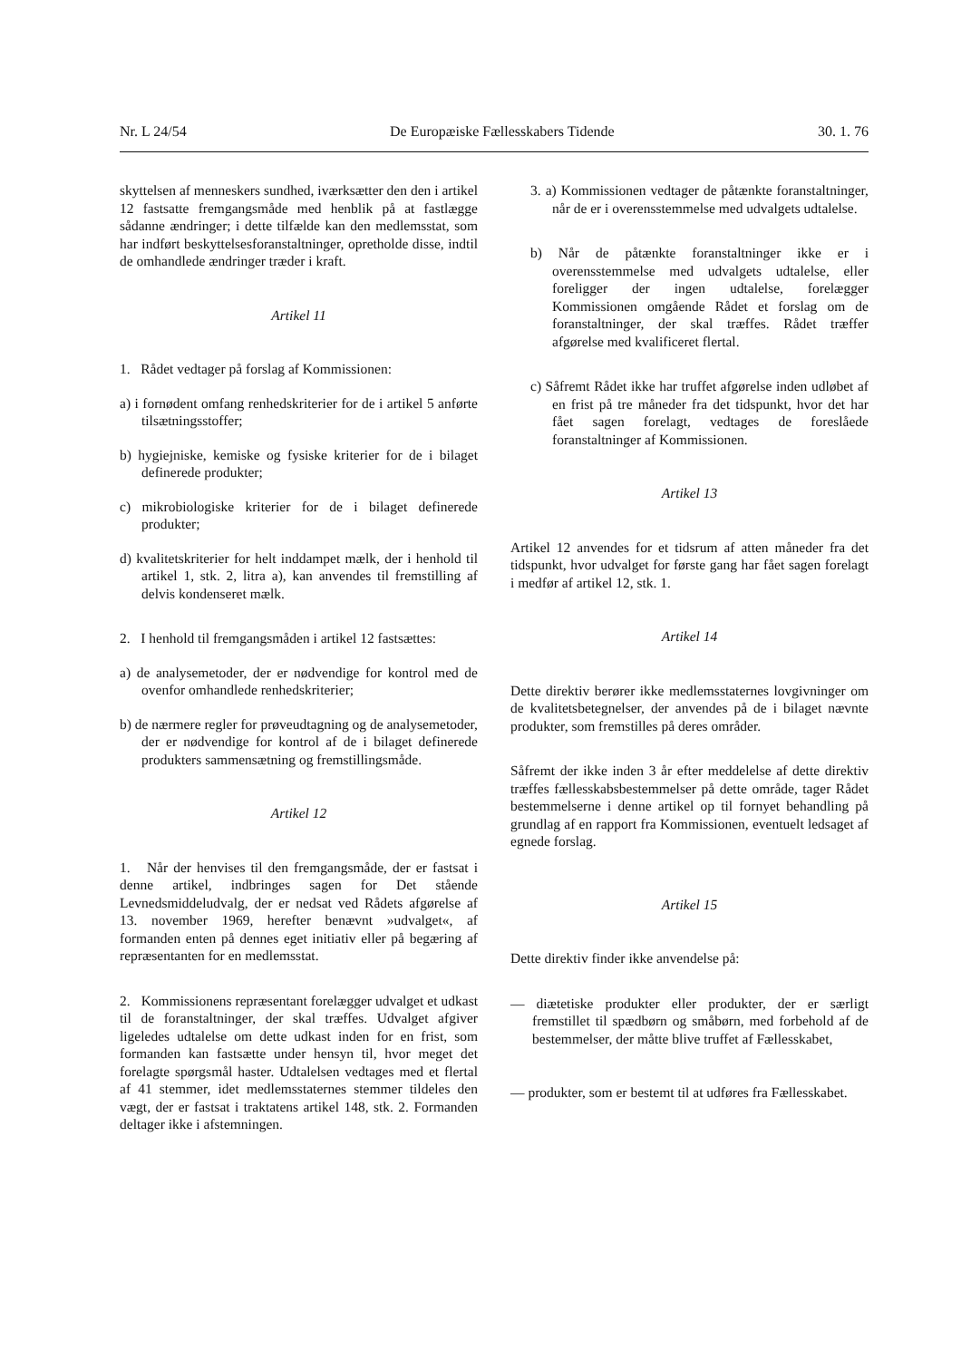Nr. L 24/54 De Europæiske Fællesskabers Tidende 30. 1. 76
skyttelsen af menneskers sundhed, iværksætter den den i artikel 12 fastsatte fremgangsmåde med henblik på at fastlægge sådanne ændringer; i dette tilfælde kan den medlemsstat, som har indført beskyttelsesforanstaltninger, opretholde disse, indtil de omhandlede ændringer træder i kraft.
Artikel 11
1. Rådet vedtager på forslag af Kommissionen:
a) i fornødent omfang renhedskriterier for de i artikel 5 anførte tilsætningsstoffer;
b) hygiejniske, kemiske og fysiske kriterier for de i bilaget definerede produkter;
c) mikrobiologiske kriterier for de i bilaget definerede produkter;
d) kvalitetskriterier for helt inddampet mælk, der i henhold til artikel 1, stk. 2, litra a), kan anvendes til fremstilling af delvis kondenseret mælk.
2. I henhold til fremgangsmåden i artikel 12 fastsættes:
a) de analysemetoder, der er nødvendige for kontrol med de ovenfor omhandlede renhedskriterier;
b) de nærmere regler for prøveudtagning og de analysemetoder, der er nødvendige for kontrol af de i bilaget definerede produkters sammensætning og fremstillingsmåde.
Artikel 12
1. Når der henvises til den fremgangsmåde, der er fastsat i denne artikel, indbringes sagen for Det stående Levnedsmiddeludvalg, der er nedsat ved Rådets afgørelse af 13. november 1969, herefter benævnt »udvalget«, af formanden enten på dennes eget initiativ eller på begæring af repræsentanten for en medlemsstat.
2. Kommissionens repræsentant forelægger udvalget et udkast til de foranstaltninger, der skal træffes. Udvalget afgiver ligeledes udtalelse om dette udkast inden for en frist, som formanden kan fastsætte under hensyn til, hvor meget det forelagte spørgsmål haster. Udtalelsen vedtages med et flertal af 41 stemmer, idet medlemsstaternes stemmer tildeles den vægt, der er fastsat i traktatens artikel 148, stk. 2. Formanden deltager ikke i afstemningen.
3. a) Kommissionen vedtager de påtænkte foranstaltninger, når de er i overensstemmelse med udvalgets udtalelse.
b) Når de påtænkte foranstaltninger ikke er i overensstemmelse med udvalgets udtalelse, eller foreligger der ingen udtalelse, forelægger Kommissionen omgående Rådet et forslag om de foranstaltninger, der skal træffes. Rådet træffer afgørelse med kvalificeret flertal.
c) Såfremt Rådet ikke har truffet afgørelse inden udløbet af en frist på tre måneder fra det tidspunkt, hvor det har fået sagen forelagt, vedtages de foreslåede foranstaltninger af Kommissionen.
Artikel 13
Artikel 12 anvendes for et tidsrum af atten måneder fra det tidspunkt, hvor udvalget for første gang har fået sagen forelagt i medfør af artikel 12, stk. 1.
Artikel 14
Dette direktiv berører ikke medlemsstaternes lovgivninger om de kvalitetsbetegnelser, der anvendes på de i bilaget nævnte produkter, som fremstilles på deres områder.
Såfremt der ikke inden 3 år efter meddelelse af dette direktiv træffes fællesskabsbestemmelser på dette område, tager Rådet bestemmelserne i denne artikel op til fornyet behandling på grundlag af en rapport fra Kommissionen, eventuelt ledsaget af egnede forslag.
Artikel 15
Dette direktiv finder ikke anvendelse på:
— diætetiske produkter eller produkter, der er særligt fremstillet til spædbørn og småbørn, med forbehold af de bestemmelser, der måtte blive truffet af Fællesskabet,
— produkter, som er bestemt til at udføres fra Fællesskabet.